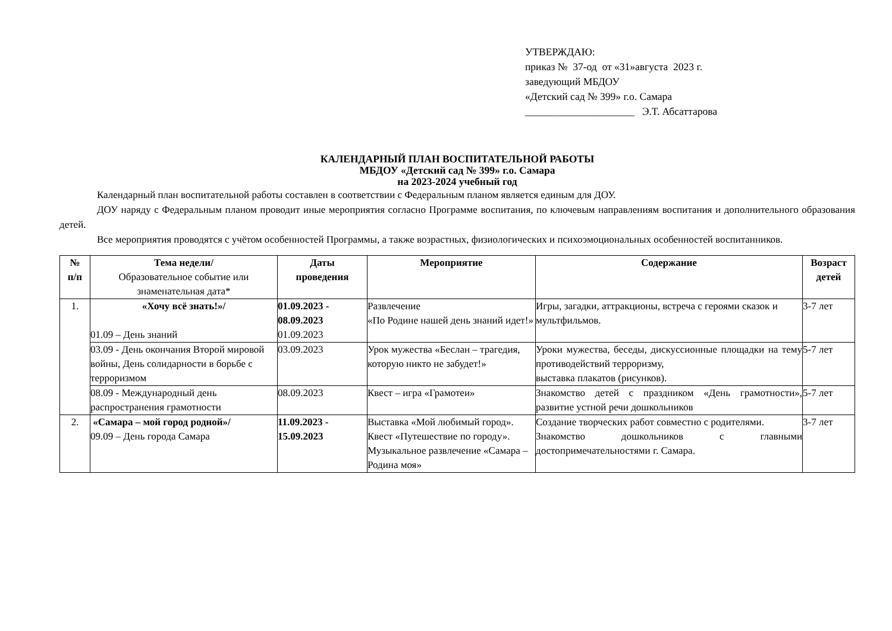УТВЕРЖДАЮ:
приказ № 37-од от «31»августа 2023 г.
заведующий МБДОУ
«Детский сад № 399» г.о. Самара
_____________________ Э.Т. Абсаттарова
КАЛЕНДАРНЫЙ ПЛАН ВОСПИТАТЕЛЬНОЙ РАБОТЫ
МБДОУ «Детский сад № 399» г.о. Самара
на 2023-2024 учебный год
Календарный план воспитательной работы составлен в соответствии с Федеральным планом является единым для ДОУ.
ДОУ наряду с Федеральным планом проводит иные мероприятия согласно Программе воспитания, по ключевым направлениям воспитания и дополнительного образования детей.
Все мероприятия проводятся с учётом особенностей Программы, а также возрастных, физиологических и психоэмоциональных особенностей воспитанников.
| № п/п | Тема недели/ Образовательное событие или знаменательная дата* | Даты проведения | Мероприятие | Содержание | Возраст детей |
| --- | --- | --- | --- | --- | --- |
| 1. | «Хочу всё знать!»/ 01.09 – День знаний | 01.09.2023 - 08.09.2023 01.09.2023 | Развлечение «По Родине нашей день знаний идет!» | Игры, загадки, аттракционы, встреча с героями сказок и мультфильмов. | 3-7 лет |
| | 03.09 - День окончания Второй мировой войны, День солидарности в борьбе с терроризмом | 03.09.2023 | Урок мужества «Беслан – трагедия, которую никто не забудет!» | Уроки мужества, беседы, дискуссионные площадки на тему противодействий терроризму, выставка плакатов (рисунков). | 5-7 лет |
| | 08.09 - Международный день распространения грамотности | 08.09.2023 | Квест – игра «Грамотеи» | Знакомство детей с праздником «День грамотности», развитие устной речи дошкольников | 5-7 лет |
| 2. | «Самара – мой город родной»/ 09.09 – День города Самара | 11.09.2023 - 15.09.2023 | Выставка «Мой любимый город». Квест «Путешествие по городу». Музыкальное развлечение «Самара – Родина моя» | Создание творческих работ совместно с родителями. Знакомство дошкольников с главными достопримечательностями г. Самара. | 3-7 лет |